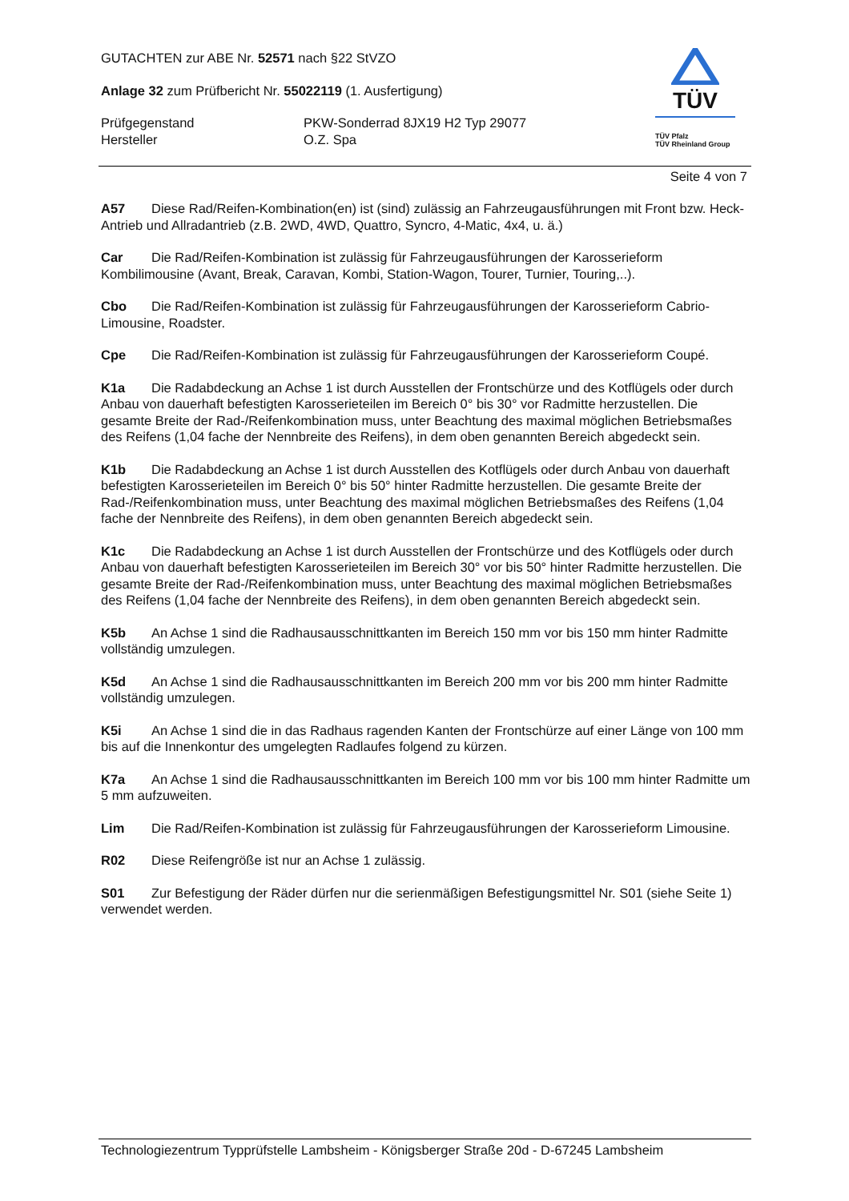GUTACHTEN zur ABE Nr. 52571 nach §22 StVZO
Anlage 32 zum Prüfbericht Nr. 55022119 (1. Ausfertigung)
Prüfgegenstand PKW-Sonderrad 8JX19 H2 Typ 29077
Hersteller O.Z. Spa
TÜV
TÜV Pfalz
TÜV Rheinland Group
Seite 4 von 7
A57 Diese Rad/Reifen-Kombination(en) ist (sind) zulässig an Fahrzeugausführungen mit Front bzw. Heck-Antrieb und Allradantrieb (z.B. 2WD, 4WD, Quattro, Syncro, 4-Matic, 4x4, u. ä.)
Car Die Rad/Reifen-Kombination ist zulässig für Fahrzeugausführungen der Karosserieform Kombilimousine (Avant, Break, Caravan, Kombi, Station-Wagon, Tourer, Turnier, Touring,..).
Cbo Die Rad/Reifen-Kombination ist zulässig für Fahrzeugausführungen der Karosserieform Cabrio-Limousine, Roadster.
Cpe Die Rad/Reifen-Kombination ist zulässig für Fahrzeugausführungen der Karosserieform Coupé.
K1a Die Radabdeckung an Achse 1 ist durch Ausstellen der Frontschürze und des Kotflügels oder durch Anbau von dauerhaft befestigten Karosserieteilen im Bereich 0° bis 30° vor Radmitte herzustellen. Die gesamte Breite der Rad-/Reifenkombination muss, unter Beachtung des maximal möglichen Betriebsmaßes des Reifens (1,04 fache der Nennbreite des Reifens), in dem oben genannten Bereich abgedeckt sein.
K1b Die Radabdeckung an Achse 1 ist durch Ausstellen des Kotflügels oder durch Anbau von dauerhaft befestigten Karosserieteilen im Bereich 0° bis 50° hinter Radmitte herzustellen. Die gesamte Breite der Rad-/Reifenkombination muss, unter Beachtung des maximal möglichen Betriebsmaßes des Reifens (1,04 fache der Nennbreite des Reifens), in dem oben genannten Bereich abgedeckt sein.
K1c Die Radabdeckung an Achse 1 ist durch Ausstellen der Frontschürze und des Kotflügels oder durch Anbau von dauerhaft befestigten Karosserieteilen im Bereich 30° vor bis 50° hinter Radmitte herzustellen. Die gesamte Breite der Rad-/Reifenkombination muss, unter Beachtung des maximal möglichen Betriebsmaßes des Reifens (1,04 fache der Nennbreite des Reifens), in dem oben genannten Bereich abgedeckt sein.
K5b An Achse 1 sind die Radhausausschnittkanten im Bereich 150 mm vor bis 150 mm hinter Radmitte vollständig umzulegen.
K5d An Achse 1 sind die Radhausausschnittkanten im Bereich 200 mm vor bis 200 mm hinter Radmitte vollständig umzulegen.
K5i An Achse 1 sind die in das Radhaus ragenden Kanten der Frontschürze auf einer Länge von 100 mm bis auf die Innenkontur des umgelegten Radlaufes folgend zu kürzen.
K7a An Achse 1 sind die Radhausausschnittkanten im Bereich 100 mm vor bis 100 mm hinter Radmitte um 5 mm aufzuweiten.
Lim Die Rad/Reifen-Kombination ist zulässig für Fahrzeugausführungen der Karosserieform Limousine.
R02 Diese Reifengröße ist nur an Achse 1 zulässig.
S01 Zur Befestigung der Räder dürfen nur die serienmäßigen Befestigungsmittel Nr. S01 (siehe Seite 1) verwendet werden.
Technologiezentrum Typprüfstelle Lambsheim - Königsberger Straße 20d - D-67245 Lambsheim